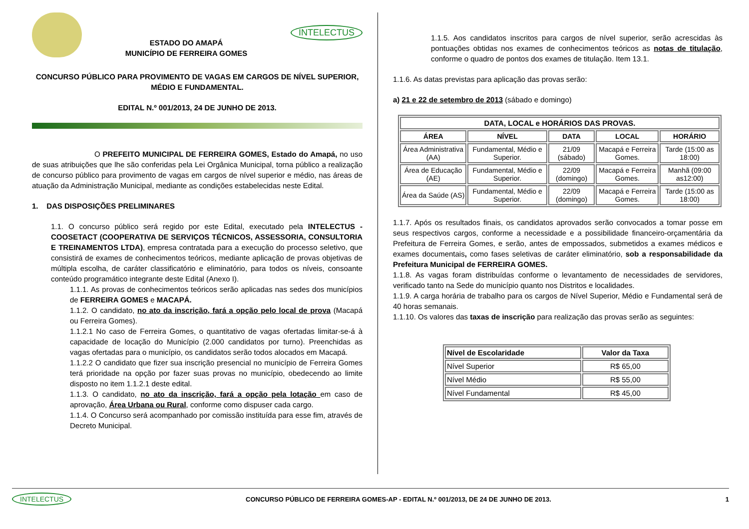ESTADO DO AMAPÁ
MUNICÍPIO DE FERREIRA GOMES
INTELECTUS
CONCURSO PÚBLICO PARA PROVIMENTO DE VAGAS EM CARGOS DE NÍVEL SUPERIOR, MÉDIO E FUNDAMENTAL.
EDITAL N.º 001/2013, 24 DE JUNHO DE 2013.
O PREFEITO MUNICIPAL DE FERREIRA GOMES, Estado do Amapá, no uso de suas atribuições que lhe são conferidas pela Lei Orgânica Municipal, torna público a realização de concurso público para provimento de vagas em cargos de nível superior e médio, nas áreas de atuação da Administração Municipal, mediante as condições estabelecidas neste Edital.
1. DAS DISPOSIÇÕES PRELIMINARES
1.1. O concurso público será regido por este Edital, executado pela INTELECTUS - COOSETACT (COOPERATIVA DE SERVIÇOS TÉCNICOS, ASSESSORIA, CONSULTORIA E TREINAMENTOS LTDA), empresa contratada para a execução do processo seletivo, que consistirá de exames de conhecimentos teóricos, mediante aplicação de provas objetivas de múltipla escolha, de caráter classificatório e eliminatório, para todos os níveis, consoante conteúdo programático integrante deste Edital (Anexo I).
1.1.1. As provas de conhecimentos teóricos serão aplicadas nas sedes dos municípios de FERREIRA GOMES e MACAPÁ.
1.1.2. O candidato, no ato da inscrição, fará a opção pelo local de prova (Macapá ou Ferreira Gomes).
1.1.2.1 No caso de Ferreira Gomes, o quantitativo de vagas ofertadas limitar-se-á à capacidade de locação do Município (2.000 candidatos por turno). Preenchidas as vagas ofertadas para o município, os candidatos serão todos alocados em Macapá.
1.1.2.2 O candidato que fizer sua inscrição presencial no município de Ferreira Gomes terá prioridade na opção por fazer suas provas no município, obedecendo ao limite disposto no item 1.1.2.1 deste edital.
1.1.3. O candidato, no ato da inscrição, fará a opção pela lotação em caso de aprovação, Área Urbana ou Rural, conforme como dispuser cada cargo.
1.1.4. O Concurso será acompanhado por comissão instituída para esse fim, através de Decreto Municipal.
1.1.5. Aos candidatos inscritos para cargos de nível superior, serão acrescidas às pontuações obtidas nos exames de conhecimentos teóricos as notas de titulação, conforme o quadro de pontos dos exames de titulação. Item 13.1.
1.1.6. As datas previstas para aplicação das provas serão:
a) 21 e 22 de setembro de 2013 (sábado e domingo)
| DATA, LOCAL e HORÁRIOS DAS PROVAS. | | | | |
| --- | --- | --- | --- | --- |
| ÁREA | NÍVEL | DATA | LOCAL | HORÁRIO |
| Área Administrativa (AA) | Fundamental, Médio e Superior. | 21/09 (sábado) | Macapá e Ferreira Gomes. | Tarde (15:00 as 18:00) |
| Área de Educação (AE) | Fundamental, Médio e Superior. | 22/09 (domingo) | Macapá e Ferreira Gomes. | Manhã (09:00 as12:00) |
| Área da Saúde (AS) | Fundamental, Médio e Superior. | 22/09 (domingo) | Macapá e Ferreira Gomes. | Tarde (15:00 as 18:00) |
1.1.7. Após os resultados finais, os candidatos aprovados serão convocados a tomar posse em seus respectivos cargos, conforme a necessidade e a possibilidade financeiro-orçamentária da Prefeitura de Ferreira Gomes, e serão, antes de empossados, submetidos a exames médicos e exames documentais, como fases seletivas de caráter eliminatório, sob a responsabilidade da Prefeitura Municipal de FERREIRA GOMES.
1.1.8. As vagas foram distribuídas conforme o levantamento de necessidades de servidores, verificado tanto na Sede do município quanto nos Distritos e localidades.
1.1.9. A carga horária de trabalho para os cargos de Nível Superior, Médio e Fundamental será de 40 horas semanais.
1.1.10. Os valores das taxas de inscrição para realização das provas serão as seguintes:
| Nível de Escolaridade | Valor da Taxa |
| --- | --- |
| Nível Superior | R$ 65,00 |
| Nível Médio | R$ 55,00 |
| Nível Fundamental | R$ 45,00 |
INTELECTUS CONCURSO PÚBLICO DE FERREIRA GOMES-AP - EDITAL N.º 001/2013, DE 24 DE JUNHO DE 2013. 1